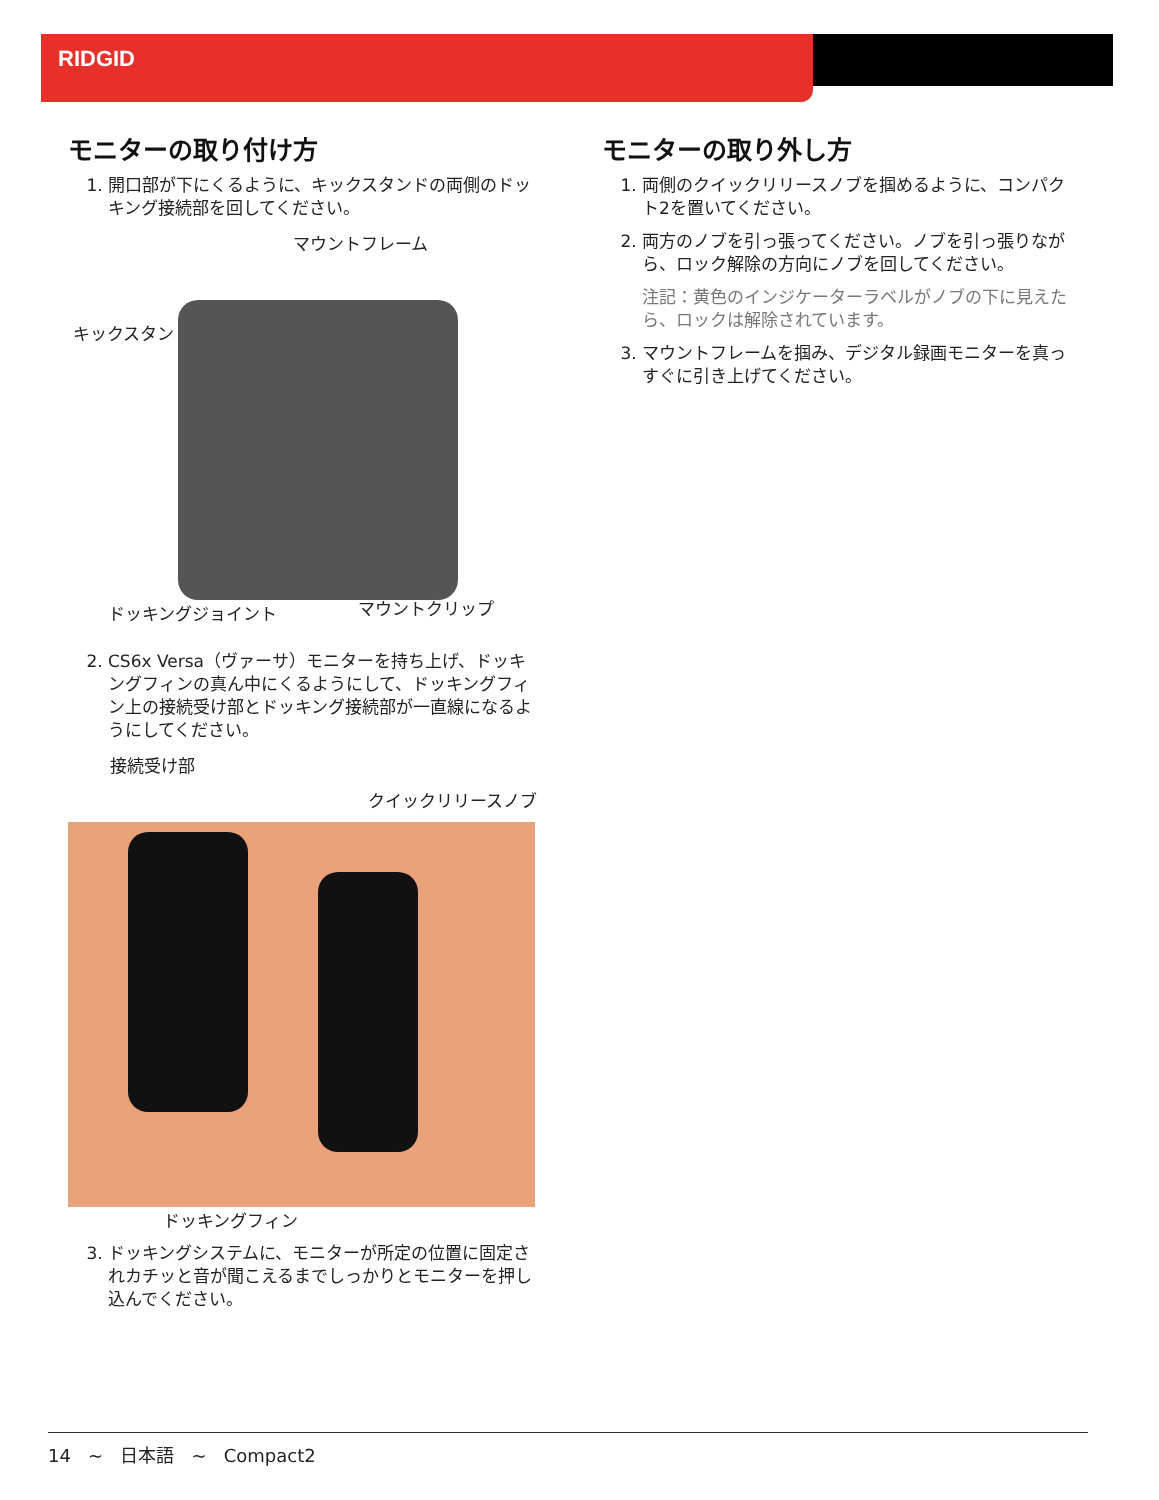RIDGID
モニターの取り付け方
1. 開口部が下にくるように、キックスタンドの両側のドッキング接続部を回してください。
マウントフレーム
キックスタンド
ドッキングジョイント マウントクリップ
2. CS6x Versa（ヴァーサ）モニターを持ち上げ、ドッキングフィンの真ん中にくるようにして、ドッキングフィン上の接続受け部とドッキング接続部が一直線になるようにしてください。
接続受け部
クイックリリースノブ
ドッキングフィン
3. ドッキングシステムに、モニターが所定の位置に固定されカチッと音が聞こえるまでしっかりとモニターを押し込んでください。
モニターの取り外し方
1. 両側のクイックリリースノブを掴めるように、コンパクト2を置いてください。
2. 両方のノブを引っ張ってください。ノブを引っ張りながら、ロック解除の方向にノブを回してください。
注記：黄色のインジケーターラベルがノブの下に見えたら、ロックは解除されています。
3. マウントフレームを掴み、デジタル録画モニターを真っすぐに引き上げてください。
14 ~ 日本語 ~ Compact2